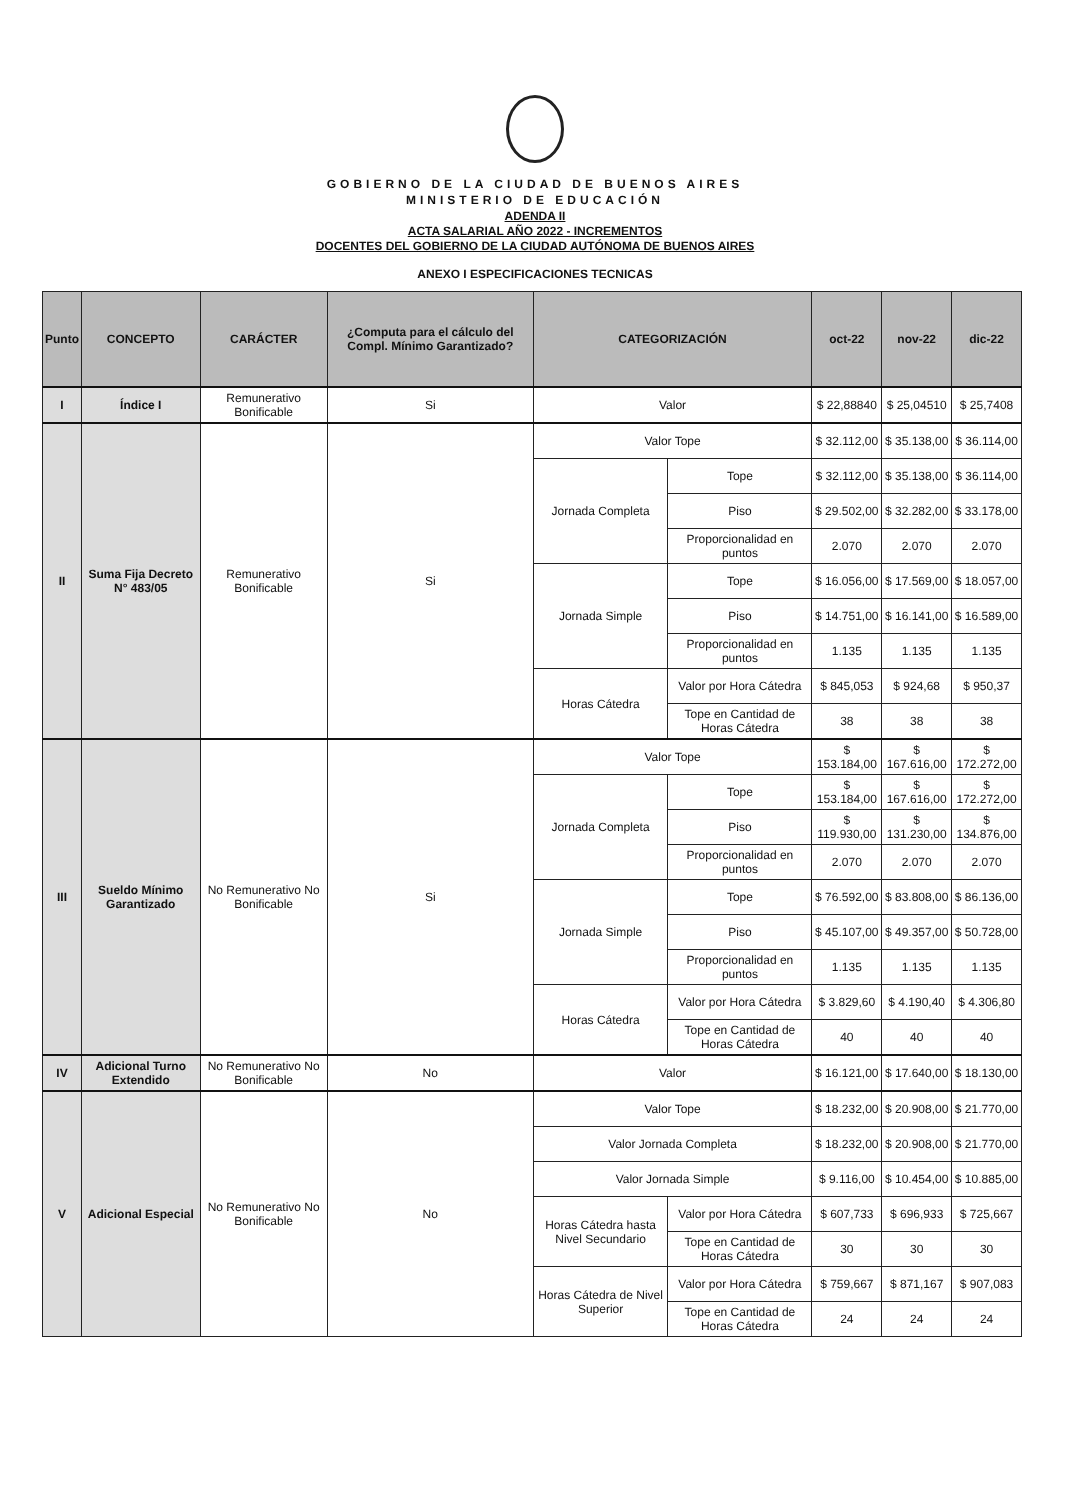GOBIERNO DE LA CIUDAD DE BUENOS AIRES
MINISTERIO DE EDUCACIÓN
ADENDA II
ACTA SALARIAL AÑO 2022 - INCREMENTOS
DOCENTES DEL GOBIERNO DE LA CIUDAD AUTÓNOMA DE BUENOS AIRES
ANEXO I ESPECIFICACIONES TECNICAS
| Punto | CONCEPTO | CARÁCTER | ¿Computa para el cálculo del Compl. Mínimo Garantizado? | CATEGORIZACIÓN | | oct-22 | nov-22 | dic-22 |
| --- | --- | --- | --- | --- | --- | --- | --- | --- |
| I | Índice I | Remunerativo Bonificable | Si | Valor | | $ 22,88840 | $ 25,04510 | $ 25,7408 |
| II | Suma Fija Decreto N° 483/05 | Remunerativo Bonificable | Si | Valor Tope | | $ 32.112,00 | $ 35.138,00 | $ 36.114,00 |
| | | | | Jornada Completa | Tope | $ 32.112,00 | $ 35.138,00 | $ 36.114,00 |
| | | | | | Piso | $ 29.502,00 | $ 32.282,00 | $ 33.178,00 |
| | | | | | Proporcionalidad en puntos | 2.070 | 2.070 | 2.070 |
| | | | | Jornada Simple | Tope | $ 16.056,00 | $ 17.569,00 | $ 18.057,00 |
| | | | | | Piso | $ 14.751,00 | $ 16.141,00 | $ 16.589,00 |
| | | | | | Proporcionalidad en puntos | 1.135 | 1.135 | 1.135 |
| | | | | Horas Cátedra | Valor por Hora Cátedra | $ 845,053 | $ 924,68 | $ 950,37 |
| | | | | | Tope en Cantidad de Horas Cátedra | 38 | 38 | 38 |
| III | Sueldo Mínimo Garantizado | No Remunerativo No Bonificable | Si | Valor Tope | | $ 153.184,00 | $ 167.616,00 | $ 172.272,00 |
| | | | | Jornada Completa | Tope | $ 153.184,00 | $ 167.616,00 | $ 172.272,00 |
| | | | | | Piso | $ 119.930,00 | $ 131.230,00 | $ 134.876,00 |
| | | | | | Proporcionalidad en puntos | 2.070 | 2.070 | 2.070 |
| | | | | Jornada Simple | Tope | $ 76.592,00 | $ 83.808,00 | $ 86.136,00 |
| | | | | | Piso | $ 45.107,00 | $ 49.357,00 | $ 50.728,00 |
| | | | | | Proporcionalidad en puntos | 1.135 | 1.135 | 1.135 |
| | | | | Horas Cátedra | Valor por Hora Cátedra | $ 3.829,60 | $ 4.190,40 | $ 4.306,80 |
| | | | | | Tope en Cantidad de Horas Cátedra | 40 | 40 | 40 |
| IV | Adicional Turno Extendido | No Remunerativo No Bonificable | No | Valor | | $ 16.121,00 | $ 17.640,00 | $ 18.130,00 |
| V | Adicional Especial | No Remunerativo No Bonificable | No | Valor Tope | | $ 18.232,00 | $ 20.908,00 | $ 21.770,00 |
| | | | | Valor Jornada Completa | | $ 18.232,00 | $ 20.908,00 | $ 21.770,00 |
| | | | | Valor Jornada Simple | | $ 9.116,00 | $ 10.454,00 | $ 10.885,00 |
| | | | | Horas Cátedra hasta Nivel Secundario | Valor por Hora Cátedra | $ 607,733 | $ 696,933 | $ 725,667 |
| | | | | | Tope en Cantidad de Horas Cátedra | 30 | 30 | 30 |
| | | | | Horas Cátedra de Nivel Superior | Valor por Hora Cátedra | $ 759,667 | $ 871,167 | $ 907,083 |
| | | | | | Tope en Cantidad de Horas Cátedra | 24 | 24 | 24 |